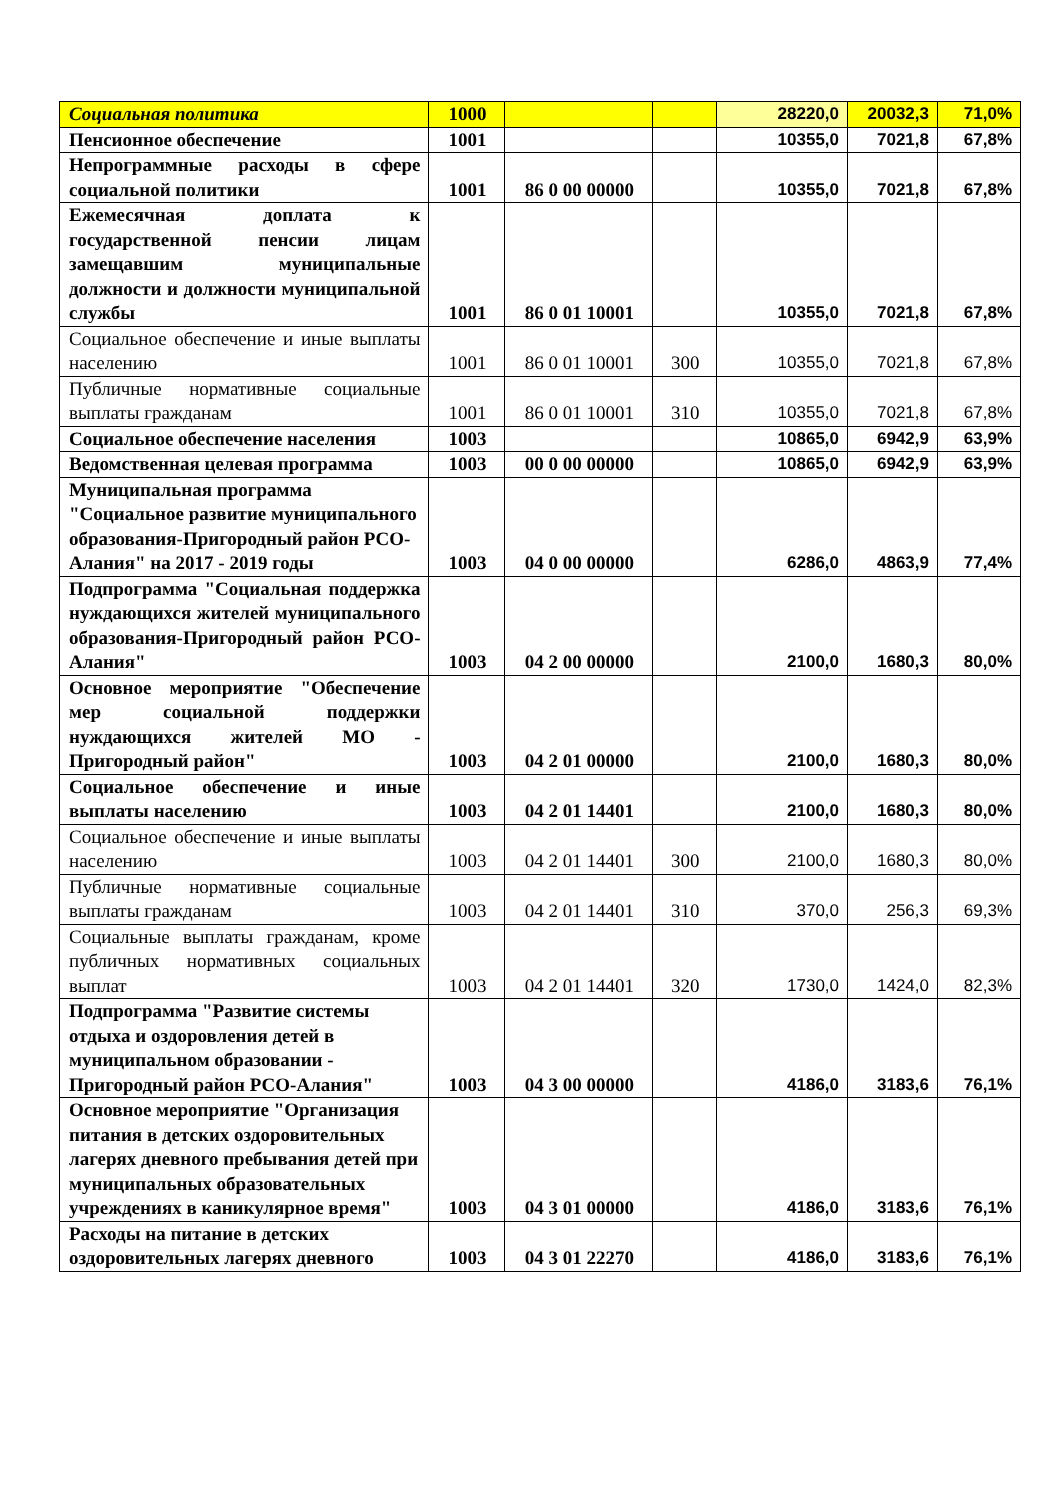| Социальная политика | 1000 | | | 28220,0 | 20032,3 | 71,0% |
| Пенсионное обеспечение | 1001 | | | 10355,0 | 7021,8 | 67,8% |
| Непрограммные расходы в сфере социальной политики | 1001 | 86 0 00 00000 | | 10355,0 | 7021,8 | 67,8% |
| Ежемесячная доплата к государственной пенсии лицам замещавшим муниципальные должности и должности муниципальной службы | 1001 | 86 0 01 10001 | | 10355,0 | 7021,8 | 67,8% |
| Социальное обеспечение и иные выплаты населению | 1001 | 86 0 01 10001 | 300 | 10355,0 | 7021,8 | 67,8% |
| Публичные нормативные социальные выплаты гражданам | 1001 | 86 0 01 10001 | 310 | 10355,0 | 7021,8 | 67,8% |
| Социальное обеспечение населения | 1003 | | | 10865,0 | 6942,9 | 63,9% |
| Ведомственная целевая программа | 1003 | 00 0 00 00000 | | 10865,0 | 6942,9 | 63,9% |
| Муниципальная программа "Социальное развитие муниципального образования-Пригородный район РСО-Алания" на 2017 - 2019 годы | 1003 | 04 0 00 00000 | | 6286,0 | 4863,9 | 77,4% |
| Подпрограмма "Социальная поддержка нуждающихся жителей муниципального образования-Пригородный район РСО-Алания" | 1003 | 04 2 00 00000 | | 2100,0 | 1680,3 | 80,0% |
| Основное мероприятие "Обеспечение мер социальной поддержки нуждающихся жителей МО - Пригородный район" | 1003 | 04 2 01 00000 | | 2100,0 | 1680,3 | 80,0% |
| Социальное обеспечение и иные выплаты населению | 1003 | 04 2 01 14401 | | 2100,0 | 1680,3 | 80,0% |
| Социальное обеспечение и иные выплаты населению | 1003 | 04 2 01 14401 | 300 | 2100,0 | 1680,3 | 80,0% |
| Публичные нормативные социальные выплаты гражданам | 1003 | 04 2 01 14401 | 310 | 370,0 | 256,3 | 69,3% |
| Социальные выплаты гражданам, кроме публичных нормативных социальных выплат | 1003 | 04 2 01 14401 | 320 | 1730,0 | 1424,0 | 82,3% |
| Подпрограмма "Развитие системы отдыха и оздоровления детей в муниципальном образовании - Пригородный район РСО-Алания" | 1003 | 04 3 00 00000 | | 4186,0 | 3183,6 | 76,1% |
| Основное мероприятие "Организация питания в детских оздоровительных лагерях дневного пребывания детей при муниципальных образовательных учреждениях в каникулярное время" | 1003 | 04 3 01 00000 | | 4186,0 | 3183,6 | 76,1% |
| Расходы на питание в детских оздоровительных лагерях дневного | 1003 | 04 3 01 22270 | | 4186,0 | 3183,6 | 76,1% |